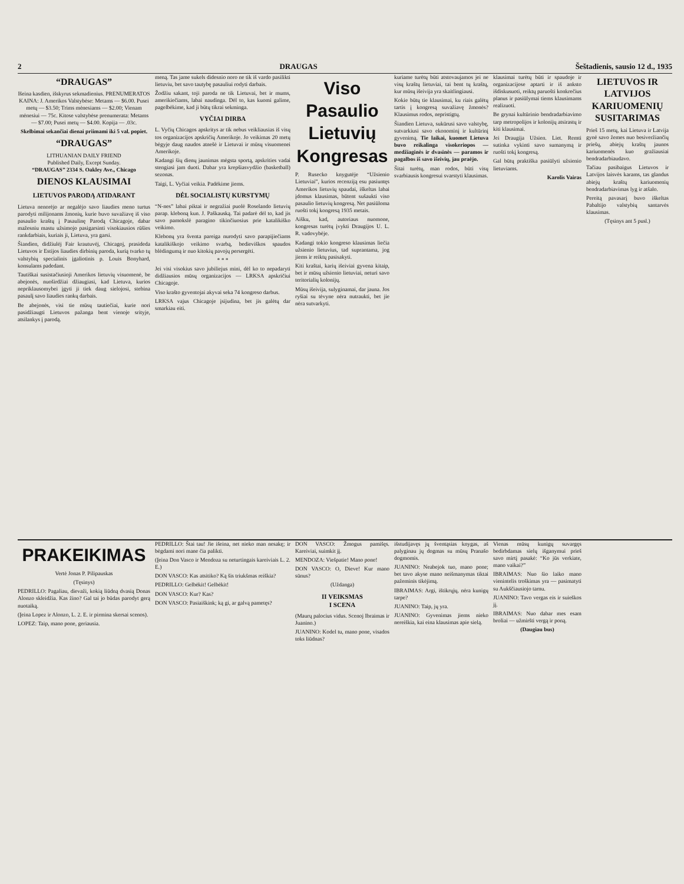2 DRAUGAS Šeštadienis, sausio 12 d., 1935
“DRAUGAS”
Išeina kasdien, išskyrus sekmadienius. PRENUMERATOS KAINA: J. Amerikos Valstybėse: Metams — $6.00. Pusei metų — $3.50; Trims mėnesiams — $2.00; Vienam mėnesiui — 75c. Kitose valstybėse prenumerata: Metams — $7.00; Pusei metų — $4.00. Kopija — .03c.
Skelbimai sekančiai dienai priimami iki 5 val. popiet.
“DRAUGAS”
LITHUANIAN DAILY FRIEND
Published Daily, Except Sunday.
“DRAUGAS” 2334 S. Oakley Ave., Chicago
DIENOS KLAUSIMAI
LIETUVOS PARODĄ ATIDARANT
Lietuva nenorėjo ar negalėjo savo liaudies meno turtus parodyti milijonams žmonių, kurie buvo suvažiavę iš viso pasaulio kraštų į Pasaulinę Parodą Chicagoje, dabar mažesniu mastu užsimojo pasigarsinti visokiausios rūšies rankdarbiais, kuriais ji, Lietuva, yra garsi.
Šiandien, didžiulėj Fair krautuvėj, Chicagoj, prasideda Lietuvos ir Estijos liaudies dirbinių paroda, kurią tvarko tų valstybių specialinis įgaliotinis p. Louis Bonyhard, konsulams padedant.
Tautiškai susistačiusioji Amerikos lietuvių visuomenė, be abejonės, nuoširdžiai džiaugiasi, kad Lietuva, kurios nepriklausomybei įgyti ji tiek daug sielojosi, stebina pasaulį savo liaudies rankų darbais.
Be abejonės, visi tie mūsų tautiečiai, kurie nori pasidžiaugti Lietuvos pažanga bent vienoje srityje, atsilankys į parodą.
meną. Tas jame sukels didesnio noro ne tik iš vardo pasilikti lietuviu, bet savo tautybę pasauliui rodyti darbais.
Žodžiu sakant, toji paroda ne tik Lietuvai, bet ir mums, amerikiečiams, labai naudinga. Dėl to, kas kuomi galime, pagelbėkime, kad ji būtų tikrai sekminga.
VYČIAI DIRBA
L. Vyčių Chicagos apskritys ar tik nebus veikliausias iš visų tos organizacijos apskričių Amerikoje. Jo veikimas 20 metų bėgyje daug naudos atnešė ir Lietuvai ir mūsų visuomenei Amerikoje.
Kadangi šių dienų jaunimas mėgsta sportą, apskrities vadai stengiasi jam duoti. Dabar yra krepšiasvydžio (basketball) sezonas.
Taigi, L. Vyčiai veikia. Padėkime jiems.
DĖL SOCIALISTŲ KURSTYMŲ
“N-nes” labai piktai ir negražiai puolė Roselando lietuvių parap. kleboną kun. J. Paškauską. Tai padarė dėl to, kad jis savo pamokslė paragino tikinčiuosius prie katalikiško veikimo.
Klebonų yra šventa pareiga nurodyti savo parapijiečiams katalikiškojo veikimo svarbą, bedieviškos spaudos blėdingumą ir nuo kitokių pavojų persergėti.
* * *
Jei visi visokius savo jubiliejus mini, dėl ko to nepadaryti didžiausios mūsų organizacijos — LRKSA apskričiui Chicagoje.
Viso krašto gyventojai akyvai seka 74 kongreso darbus.
LRKSA vajus Chicagoje įsijudina, bet jis galėtų dar smarkiau eiti.
Viso Pasaulio Lietuvių Kongresas
P. Rusecko knygutėje “Užsienio Lietuviai”, kurios recenziją esu pasiuntęs Amerikos lietuvių spaudai, iškeltas labai įdomus klausimas, būtent sušaukti viso pasaulio lietuvių kongresą. Net pasiūloma ruošti tokį kongresą 1935 metais.
Aišku, kad, autoriaus nuomone, kongresas turėtų įvykti Draugijos U. L. R. vadovybėje.
Kadangi tokio kongreso klausimas liečia užsienio lietuvius, tad suprantama, jog jiems ir reiktų pasisakyti.
Kiti kraštai, karių išeiviai gyvena kitaip, bet ir mūsų užsienio lietuviai, neturi savo teritorialių kolonijų.
Mūsų išeivija, sulyginamai, dar jauna. Jos ryšiai su tėvyne nėra nutraukti, bet jie nėra sutvarkyti.
kuriame turėtų būti atstovaujamos jei ne visų kraštų lietuviai, tai bent tų kraštų, kur mūsų išeivija yra skaitlingiausi.
Kokie būtų tie klausimai, ku riais galėtų tartis į kongresą suvažiavę žmonės? Klausimus rodos, nepristigtų.
Šiandien Lietuva, sukūrusi savo valstybę, sutvarkiusi savo ekonominį ir kultūrinį gyvenimą. Tie laikai, kuomet Lietuva buvo reikalinga visokeriopos — medžiaginės ir dvasinės — paramos ir pagalbos iš savo išeivių, jau praėjo.
Šitai turėtų, man rodos, būti visų svarbiausis kongresui svarstyti klausimas.
klausimai turėtų būti ir spaudoje ir organizacijose aptarti ir iš anksto išdiskusuoti, reiktų paruošti konkrečius planus ir pasiūlymai tiems klausimams realizuoti.
Be grynai kultūrinio bendradarbiavimo tarp metropolijos ir kolonijų atsirastų ir kiti klausimai.
Jei Draugija Užsien. Liet. Remti sutinka vykinti savo sumanymą ir ruošti tokį kongresą.
Gal būtų praktiška pasiūlyti užsienio lietuviams.
Karolis Vairas
LIETUVOS IR LATVIJOS KARIUOMENIŲ SUSITARIMAS
Prieš 15 metų, kai Lietuva ir Latvija gynė savo žemes nuo besiveržiančių priešų, abiejų kraštų jaunos kariuomenės kuo gražiausiai bendradarbiaudavo.
Tačiau pasibaigus Lietuvos ir Latvijos laisvės karams, tas glandus abiejų kraštų kariuomenių bendradarbiavimas lyg ir atšalo.
Pereitą pavasarį buvo iškeltas Pabaltijo valstybių santarvės klausimas.
(Tęsinys ant 5 pusl.)
PRAKEIKIMAS
Vertė Jonas P. Pilipauskas
(Tęsinys)
PEDRILLO: Pagaliau, dievaži, kokią liūdną dvasią Donas Alonzo skleidžia. Kas žino? Gal tai jo būdas parodyt gerą nuotaiką.
(Įeina Lopez ir Alonzo, L. 2. E. ir pirmina skersai scenos).
LOPEZ: Taip, mano pone, geriausia.
PEDRILLO: Štai tau! Jie išeina, net nieko man nesakę; ir bėgdami nori mane čia palikti.
(Įeina Don Vasco ir Mendoza su neturtingais kareiviais L. 2. E.)
DON VASCO: Kas atsitiko? Ką šis triukšmas reiškia?
PEDRILLO: Gelbėkit! Gelbėkit!
DON VASCO: Kur? Kas?
DON VASCO: Pasiaiškink; ką gi, ar galvą pametęs?
DON VASCO: Žmogus pamišęs. Kareiviai, suimkit jį.
MENDOZA: Viešpatie! Mano pone!
DON VASCO: O, Dieve! Kur mano sūnus?
(Uždanga)
II VEIKSMAS
I SCENA
(Maurų palocius vidus. Scenoj Ibraimas ir Juanino.)
JUANINO: Kodel tu, mano pone, visados toks liūdnas?
išstudijavęs jų šventąsias knygas, aš palyginau jų dogmas su mūsų Pranašo dogmomis.
JUANINO: Neabejok tuo, mano pone; bet tavo akyse mano neišmanymas tiktai pažeminis tikėjimą.
IBRAIMAS: Argi, ištikrųjų, nėra kunigų tarpe?
JUANINO: Taip, jų yra.
JUANINO: Gyvenimas jiems nieko nereiškia, kai eina klausimas apie sielą.
Vienas mūsų kunigų suvargęs bedirbdamas sielų išganymui prieš savo mirtį pasakė: “Ko jūs verkiate, mano vaikai?”
IBRAIMAS: Nuo šio laiko mano vienintelis troškimas yra — pasimatyti su Aukščiausiojo tarnu.
JUANINO: Tavo vergas eis ir suieškos jį.
IBRAIMAS: Nuo dabar mes esam broliai — užmiršti vergą ir poną.
(Daugiau bus)